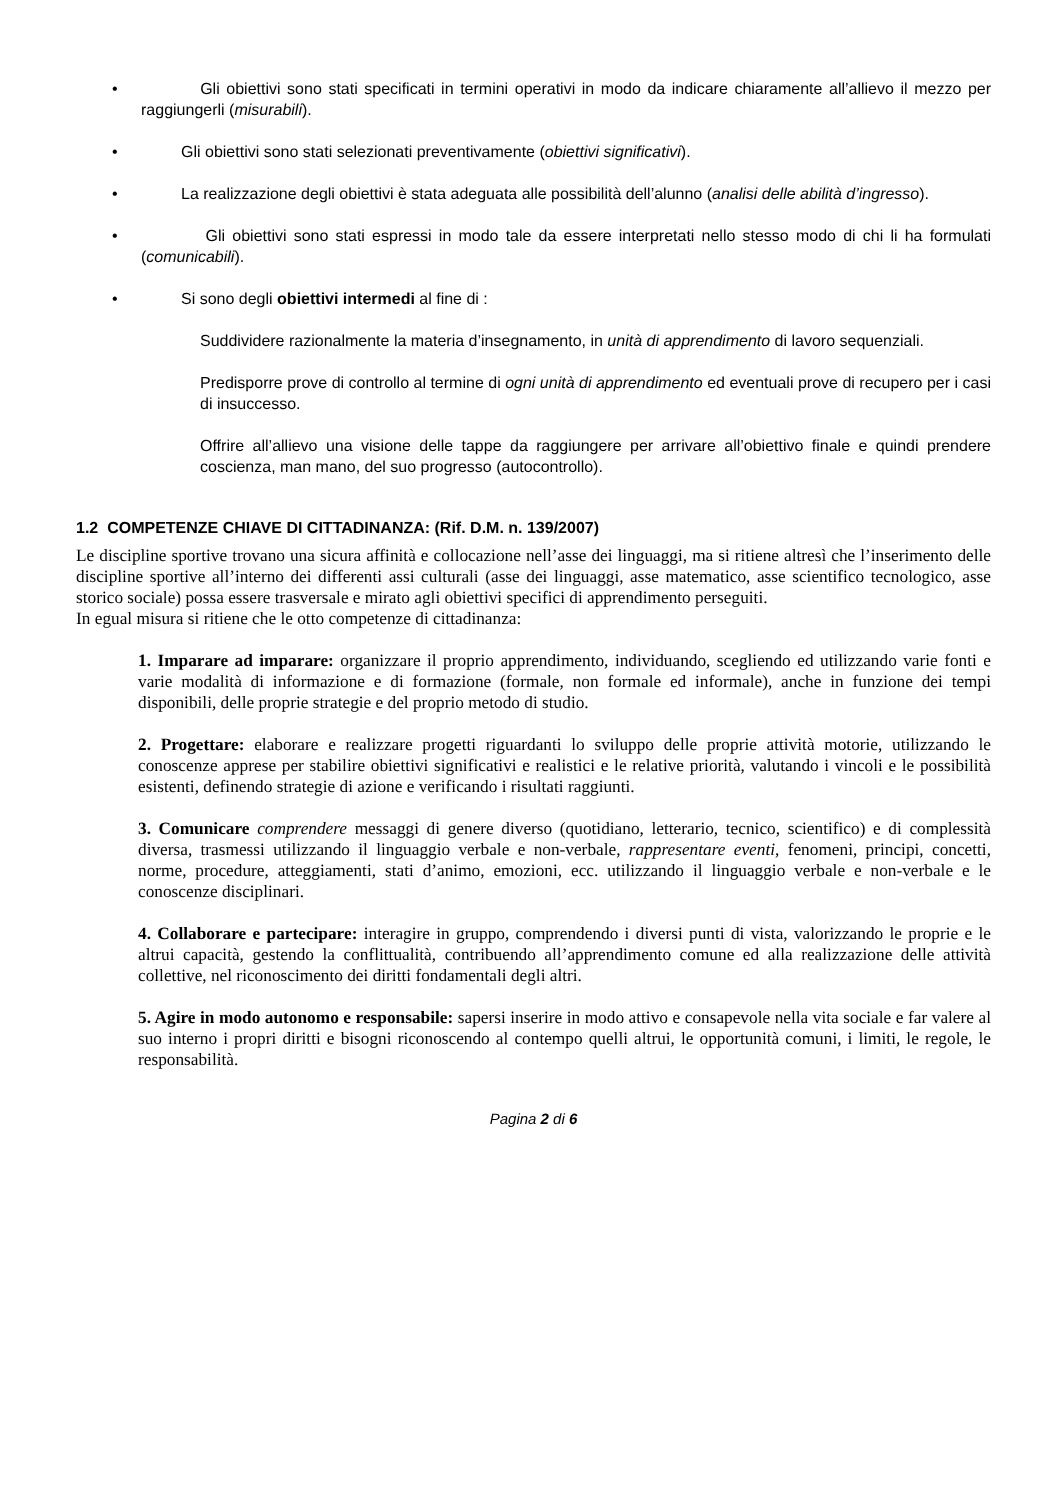• Gli obiettivi sono stati specificati in termini operativi in modo da indicare chiaramente all’allievo il mezzo per raggiungerli (misurabili).
• Gli obiettivi sono stati selezionati preventivamente (obiettivi significativi).
• La realizzazione degli obiettivi è stata adeguata alle possibilità dell’alunno (analisi delle abilità d’ingresso).
• Gli obiettivi sono stati espressi in modo tale da essere interpretati nello stesso modo di chi li ha formulati (comunicabili).
• Si sono degli obiettivi intermedi al fine di :
Suddividere razionalmente la materia d’insegnamento, in unità di apprendimento di lavoro sequenziali.
Predisporre prove di controllo al termine di ogni unità di apprendimento ed eventuali prove di recupero per i casi di insuccesso.
Offrire all’allievo una visione delle tappe da raggiungere per arrivare all’obiettivo finale e quindi prendere coscienza, man mano, del suo progresso (autocontrollo).
1.2 COMPETENZE CHIAVE DI CITTADINANZA: (Rif. D.M. n. 139/2007)
Le discipline sportive trovano una sicura affinità e collocazione nell’asse dei linguaggi, ma si ritiene altresì che l’inserimento delle discipline sportive all’interno dei differenti assi culturali (asse dei linguaggi, asse matematico, asse scientifico tecnologico, asse storico sociale) possa essere trasversale e mirato agli obiettivi specifici di apprendimento perseguiti.
In egual misura si ritiene che le otto competenze di cittadinanza:
1. Imparare ad imparare: organizzare il proprio apprendimento, individuando, scegliendo ed utilizzando varie fonti e varie modalità di informazione e di formazione (formale, non formale ed informale), anche in funzione dei tempi disponibili, delle proprie strategie e del proprio metodo di studio.
2. Progettare: elaborare e realizzare progetti riguardanti lo sviluppo delle proprie attività motorie, utilizzando le conoscenze apprese per stabilire obiettivi significativi e realistici e le relative priorità, valutando i vincoli e le possibilità esistenti, definendo strategie di azione e verificando i risultati raggiunti.
3. Comunicare comprendere messaggi di genere diverso (quotidiano, letterario, tecnico, scientifico) e di complessità diversa, trasmessi utilizzando il linguaggio verbale e non-verbale, rappresentare eventi, fenomeni, principi, concetti, norme, procedure, atteggiamenti, stati d’animo, emozioni, ecc. utilizzando il linguaggio verbale e non-verbale e le conoscenze disciplinari.
4. Collaborare e partecipare: interagire in gruppo, comprendendo i diversi punti di vista, valorizzando le proprie e le altrui capacità, gestendo la conflittualità, contribuendo all’apprendimento comune ed alla realizzazione delle attività collettive, nel riconoscimento dei diritti fondamentali degli altri.
5. Agire in modo autonomo e responsabile: sapersi inserire in modo attivo e consapevole nella vita sociale e far valere al suo interno i propri diritti e bisogni riconoscendo al contempo quelli altrui, le opportunità comuni, i limiti, le regole, le responsabilità.
Pagina 2 di 6